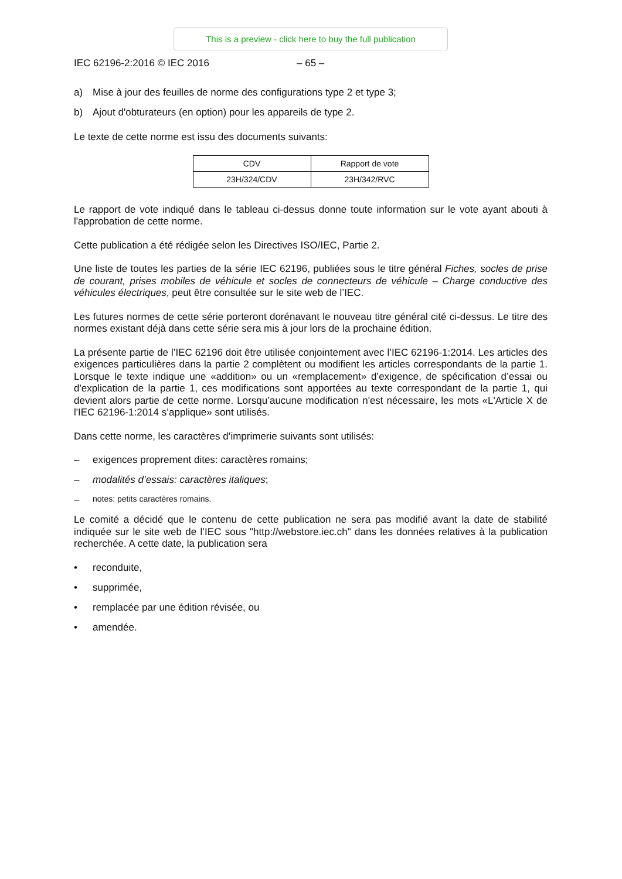This is a preview - click here to buy the full publication
IEC 62196-2:2016 © IEC 2016 – 65 –
a) Mise à jour des feuilles de norme des configurations type 2 et type 3;
b) Ajout d'obturateurs (en option) pour les appareils de type 2.
Le texte de cette norme est issu des documents suivants:
| CDV | Rapport de vote |
| 23H/324/CDV | 23H/342/RVC |
Le rapport de vote indiqué dans le tableau ci-dessus donne toute information sur le vote ayant abouti à l'approbation de cette norme.
Cette publication a été rédigée selon les Directives ISO/IEC, Partie 2.
Une liste de toutes les parties de la série IEC 62196, publiées sous le titre général Fiches, socles de prise de courant, prises mobiles de véhicule et socles de connecteurs de véhicule – Charge conductive des véhicules électriques, peut être consultée sur le site web de l’IEC.
Les futures normes de cette série porteront dorénavant le nouveau titre général cité ci-dessus. Le titre des normes existant déjà dans cette série sera mis à jour lors de la prochaine édition.
La présente partie de l’IEC 62196 doit être utilisée conjointement avec l’IEC 62196-1:2014. Les articles des exigences particulières dans la partie 2 complètent ou modifient les articles correspondants de la partie 1. Lorsque le texte indique une «addition» ou un «remplacement» d’exigence, de spécification d’essai ou d'explication de la partie 1, ces modifications sont apportées au texte correspondant de la partie 1, qui devient alors partie de cette norme. Lorsqu’aucune modification n'est nécessaire, les mots «L'Article X de l'IEC 62196-1:2014 s’applique» sont utilisés.
Dans cette norme, les caractères d’imprimerie suivants sont utilisés:
– exigences proprement dites: caractères romains;
– modalités d’essais: caractères italiques;
– notes: petits caractères romains.
Le comité a décidé que le contenu de cette publication ne sera pas modifié avant la date de stabilité indiquée sur le site web de l’IEC sous "http://webstore.iec.ch" dans les données relatives à la publication recherchée. A cette date, la publication sera
• reconduite,
• supprimée,
• remplacée par une édition révisée, ou
• amendée.